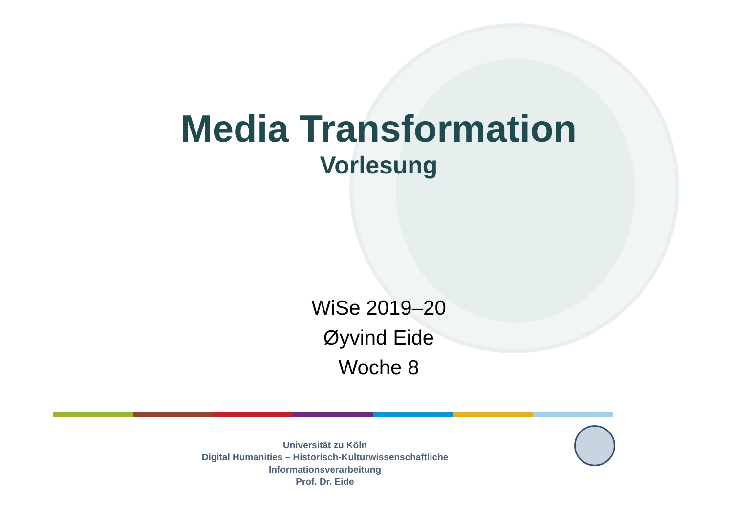Media Transformation
Vorlesung
WiSe 2019–20
Øyvind Eide
Woche 8
Universität zu Köln
Digital Humanities – Historisch-Kulturwissenschaftliche Informationsverarbeitung
Prof. Dr. Eide